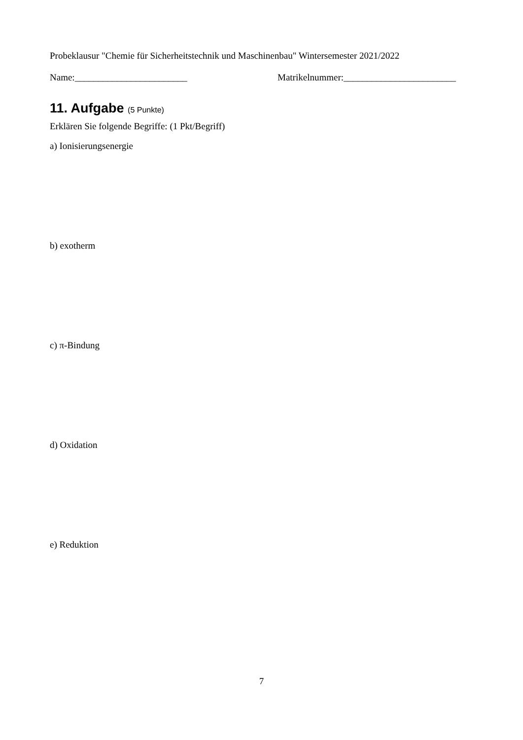Probeklausur "Chemie für Sicherheitstechnik und Maschinenbau" Wintersemester 2021/2022
Name:________________________ Matrikelnummer:________________________
11. Aufgabe (5 Punkte)
Erklären Sie folgende Begriffe: (1 Pkt/Begriff)
a) Ionisierungsenergie
b) exotherm
c) π-Bindung
d) Oxidation
e) Reduktion
7